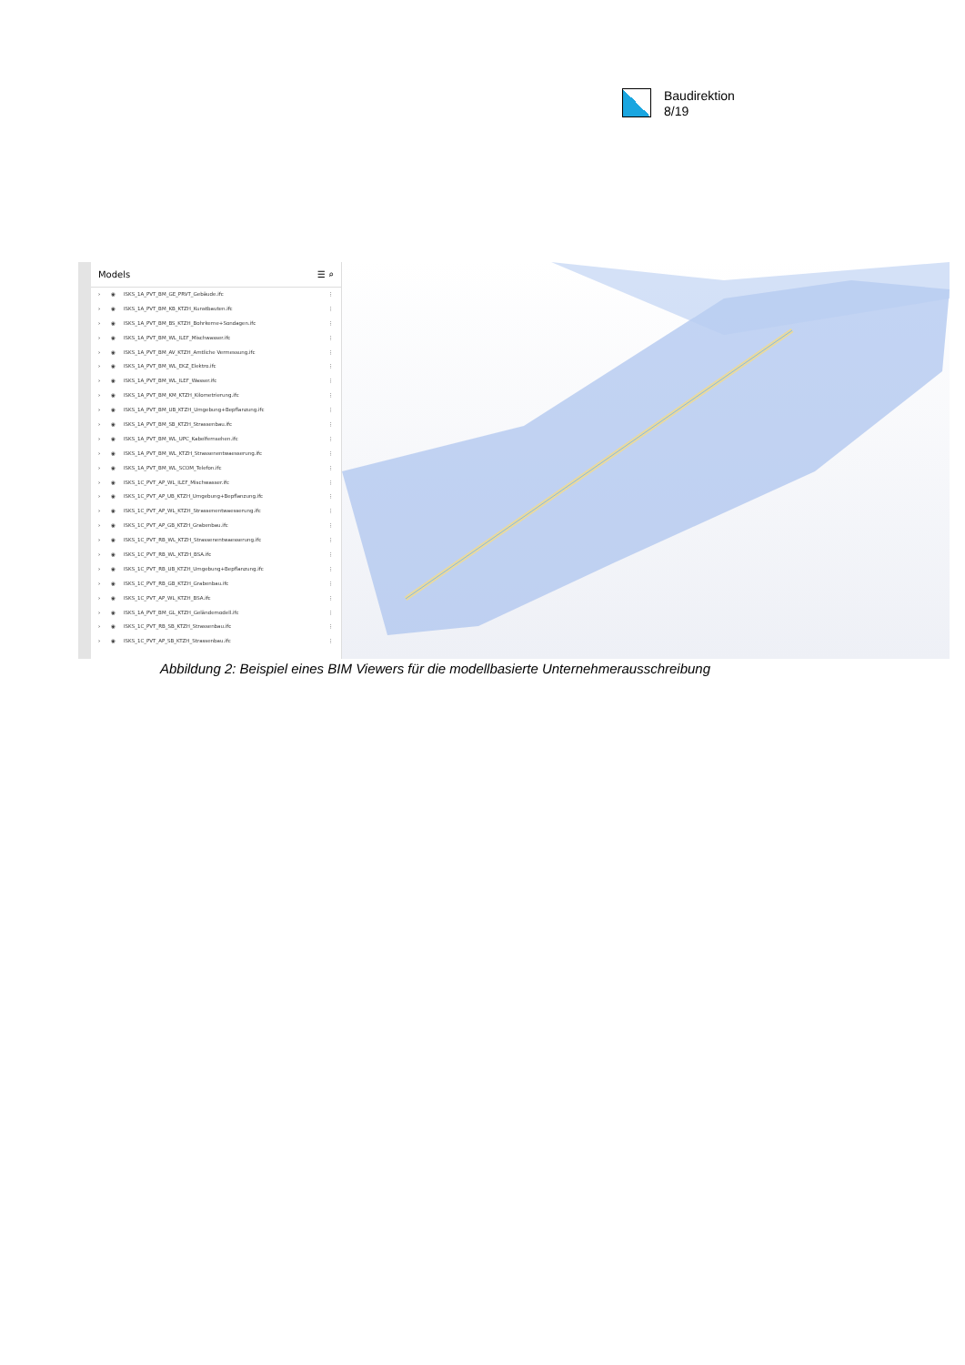Baudirektion
8/19
Models ☰ ⌕
› ◉ ISKS_1A_PVT_BM_GE_PRVT_Gebäude.ifc ⋮
› ◉ ISKS_1A_PVT_BM_KB_KTZH_Kunstbauten.ifc ⋮
› ◉ ISKS_1A_PVT_BM_BS_KTZH_Bohrkerne+Sondagen.ifc ⋮
› ◉ ISKS_1A_PVT_BM_WL_ILEF_Mischwasser.ifc ⋮
› ◉ ISKS_1A_PVT_BM_AV_KTZH_Amtliche Vermessung.ifc ⋮
› ◉ ISKS_1A_PVT_BM_WL_EKZ_Elektro.ifc ⋮
› ◉ ISKS_1A_PVT_BM_WL_ILEF_Wasser.ifc ⋮
› ◉ ISKS_1A_PVT_BM_KM_KTZH_Kilometrierung.ifc ⋮
› ◉ ISKS_1A_PVT_BM_UB_KTZH_Umgebung+Bepflanzung.ifc ⋮
› ◉ ISKS_1A_PVT_BM_SB_KTZH_Strassenbau.ifc ⋮
› ◉ ISKS_1A_PVT_BM_WL_UPC_Kabelfernsehen.ifc ⋮
› ◉ ISKS_1A_PVT_BM_WL_KTZH_Strassenentwaesserung.ifc ⋮
› ◉ ISKS_1A_PVT_BM_WL_SCOM_Telefon.ifc ⋮
› ◉ ISKS_1C_PVT_AP_WL_ILEF_Mischwasser.ifc ⋮
› ◉ ISKS_1C_PVT_AP_UB_KTZH_Umgebung+Bepflanzung.ifc ⋮
› ◉ ISKS_1C_PVT_AP_WL_KTZH_Strassenentwaesserung.ifc ⋮
› ◉ ISKS_1C_PVT_AP_GB_KTZH_Grabenbau.ifc ⋮
› ◉ ISKS_1C_PVT_RB_WL_KTZH_Strassenentwaesserung.ifc ⋮
› ◉ ISKS_1C_PVT_RB_WL_KTZH_BSA.ifc ⋮
› ◉ ISKS_1C_PVT_RB_UB_KTZH_Umgebung+Bepflanzung.ifc ⋮
› ◉ ISKS_1C_PVT_RB_GB_KTZH_Grabenbau.ifc ⋮
› ◉ ISKS_1C_PVT_AP_WL_KTZH_BSA.ifc ⋮
› ◉ ISKS_1A_PVT_BM_GL_KTZH_Geländemodell.ifc ⋮
› ◉ ISKS_1C_PVT_RB_SB_KTZH_Strassenbau.ifc ⋮
› ◉ ISKS_1C_PVT_AP_SB_KTZH_Strassenbau.ifc ⋮
Abbildung 2: Beispiel eines BIM Viewers für die modellbasierte Unternehmerausschreibung